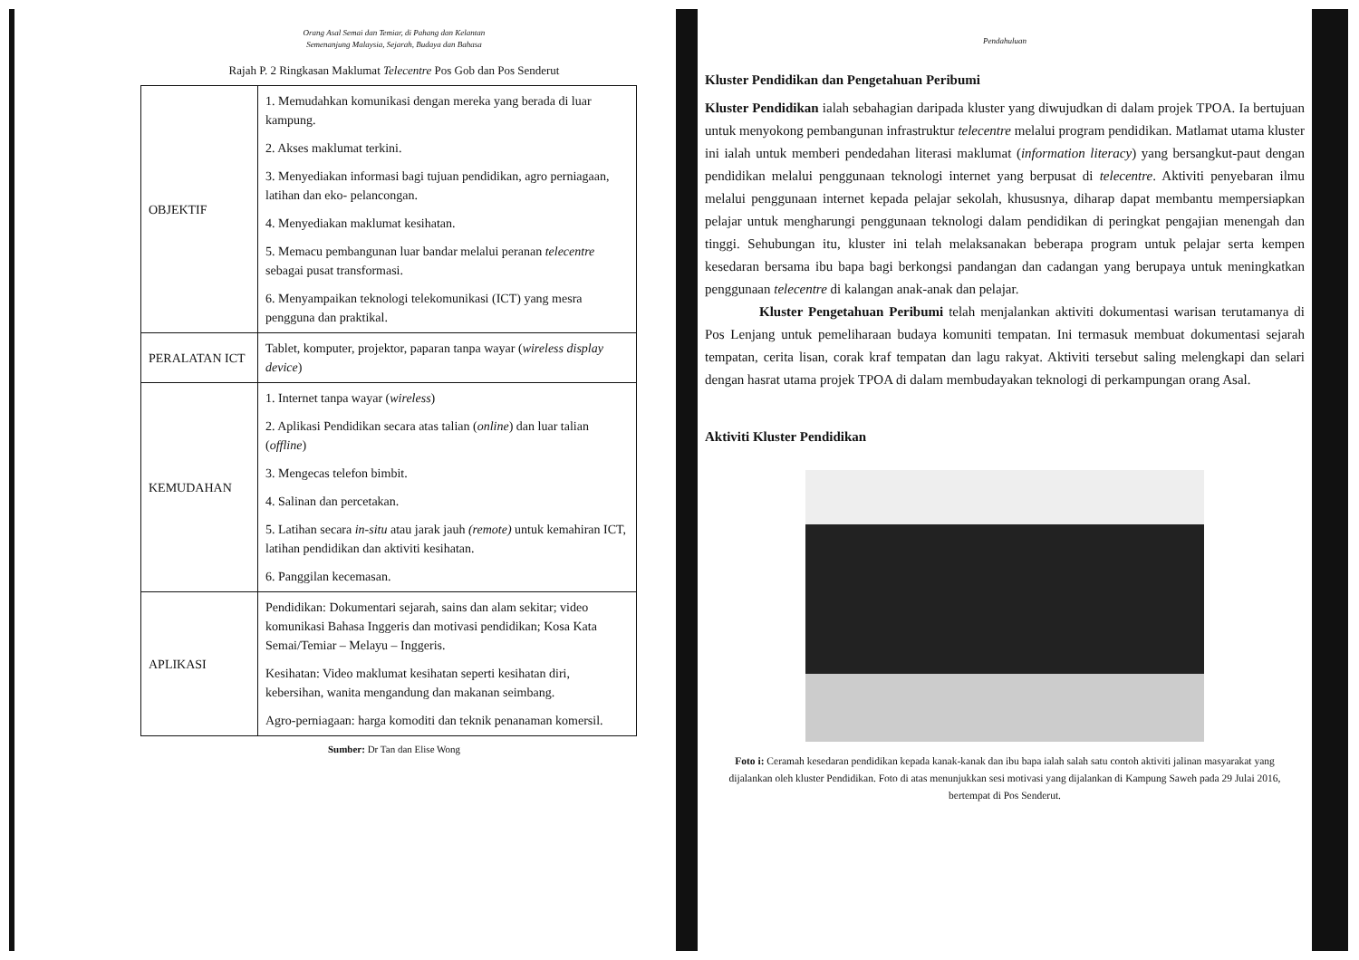Orang Asal Semai dan Temiar, di Pahang dan Kelantan
Semenanjung Malaysia, Sejarah, Budaya dan Bahasa
Rajah P. 2 Ringkasan Maklumat Telecentre Pos Gob dan Pos Senderut
| OBJEKTIF | 1. Memudahkan komunikasi dengan mereka yang berada di luar kampung. 2. Akses maklumat terkini. 3. Menyediakan informasi bagi tujuan pendidikan, agro perniagaan, latihan dan eko- pelancongan. 4. Menyediakan maklumat kesihatan. 5. Memacu pembangunan luar bandar melalui peranan telecentre sebagai pusat transformasi. 6. Menyampaikan teknologi telekomunikasi (ICT) yang mesra pengguna dan praktikal. |
| PERALATAN ICT | Tablet, komputer, projektor, paparan tanpa wayar ( wireless display device ) |
| KEMUDAHAN | 1. Internet tanpa wayar ( wireless ) 2. Aplikasi Pendidikan secara atas talian ( online ) dan luar talian ( offline ) 3. Mengecas telefon bimbit. 4. Salinan dan percetakan. 5. Latihan secara in-situ atau jarak jauh (remote) untuk kemahiran ICT, latihan pendidikan dan aktiviti kesihatan. 6. Panggilan kecemasan. |
| APLIKASI | Pendidikan: Dokumentari sejarah, sains dan alam sekitar; video komunikasi Bahasa Inggeris dan motivasi pendidikan; Kosa Kata Semai/Temiar – Melayu – Inggeris. Kesihatan: Video maklumat kesihatan seperti kesihatan diri, kebersihan, wanita mengandung dan makanan seimbang. Agro-perniagaan: harga komoditi dan teknik penanaman komersil. |
Sumber: Dr Tan dan Elise Wong
Pendahuluan
Kluster Pendidikan dan Pengetahuan Peribumi
Kluster Pendidikan ialah sebahagian daripada kluster yang diwujudkan di dalam projek TPOA. Ia bertujuan untuk menyokong pembangunan infrastruktur telecentre melalui program pendidikan. Matlamat utama kluster ini ialah untuk memberi pendedahan literasi maklumat (information literacy) yang bersangkut-paut dengan pendidikan melalui penggunaan teknologi internet yang berpusat di telecentre. Aktiviti penyebaran ilmu melalui penggunaan internet kepada pelajar sekolah, khususnya, diharap dapat membantu mempersiapkan pelajar untuk mengharungi penggunaan teknologi dalam pendidikan di peringkat pengajian menengah dan tinggi. Sehubungan itu, kluster ini telah melaksanakan beberapa program untuk pelajar serta kempen kesedaran bersama ibu bapa bagi berkongsi pandangan dan cadangan yang berupaya untuk meningkatkan penggunaan telecentre di kalangan anak-anak dan pelajar.
Kluster Pengetahuan Peribumi telah menjalankan aktiviti dokumentasi warisan terutamanya di Pos Lenjang untuk pemeliharaan budaya komuniti tempatan. Ini termasuk membuat dokumentasi sejarah tempatan, cerita lisan, corak kraf tempatan dan lagu rakyat. Aktiviti tersebut saling melengkapi dan selari dengan hasrat utama projek TPOA di dalam membudayakan teknologi di perkampungan orang Asal.
Aktiviti Kluster Pendidikan
Foto i: Ceramah kesedaran pendidikan kepada kanak-kanak dan ibu bapa ialah salah satu contoh aktiviti jalinan masyarakat yang dijalankan oleh kluster Pendidikan. Foto di atas menunjukkan sesi motivasi yang dijalankan di Kampung Saweh pada 29 Julai 2016, bertempat di Pos Senderut.